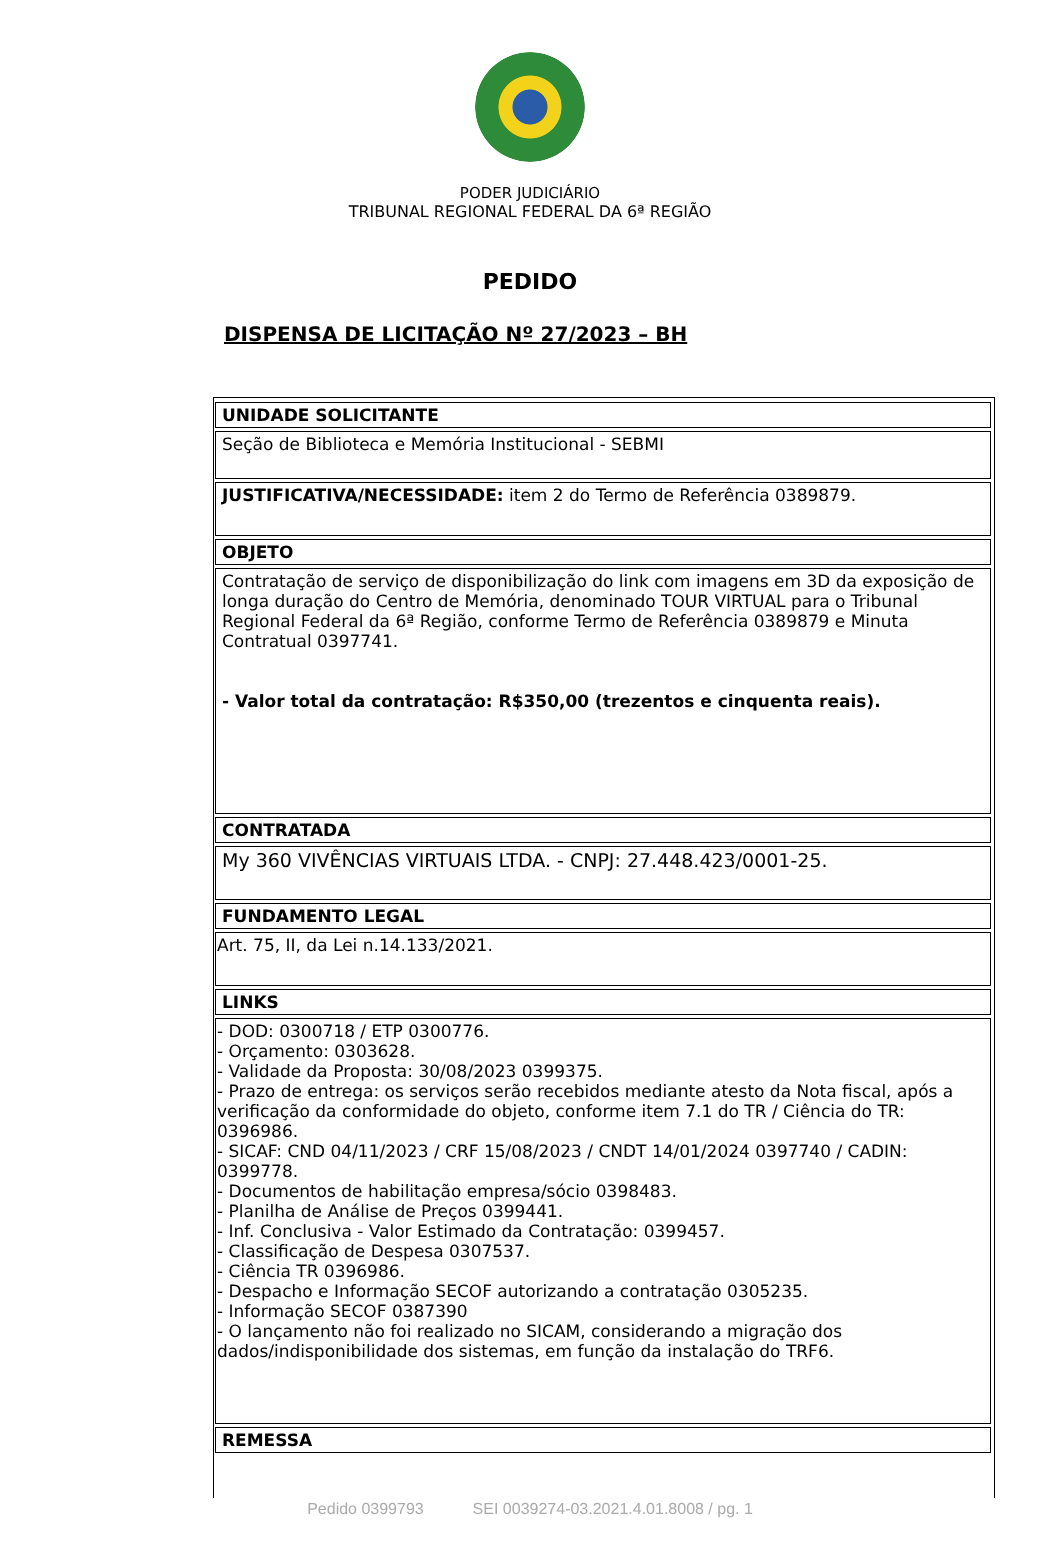PODER JUDICIÁRIO
TRIBUNAL REGIONAL FEDERAL DA 6ª REGIÃO
PEDIDO
DISPENSA DE LICITAÇÃO Nº 27/2023 – BH
| UNIDADE SOLICITANTE |
| --- |
| Seção de Biblioteca e Memória Institucional - SEBMI |
| JUSTIFICATIVA/NECESSIDADE: item 2 do Termo de Referência 0389879. |
| OBJETO |
| Contratação de serviço de disponibilização do link com imagens em 3D da exposição de longa duração do Centro de Memória, denominado TOUR VIRTUAL para o Tribunal Regional Federal da 6ª Região, conforme Termo de Referência 0389879 e Minuta Contratual 0397741. - Valor total da contratação: R$350,00 (trezentos e cinquenta reais). |
| CONTRATADA |
| My 360 VIVÊNCIAS VIRTUAIS LTDA. - CNPJ: 27.448.423/0001-25. |
| FUNDAMENTO LEGAL |
| Art. 75, II, da Lei n.14.133/2021. |
| LINKS |
| - DOD: 0300718 / ETP 0300776. - Orçamento: 0303628. - Validade da Proposta: 30/08/2023 0399375. - Prazo de entrega: os serviços serão recebidos mediante atesto da Nota fiscal, após a verificação da conformidade do objeto, conforme item 7.1 do TR / Ciência do TR: 0396986. - SICAF: CND 04/11/2023 / CRF 15/08/2023 / CNDT 14/01/2024 0397740 / CADIN: 0399778. - Documentos de habilitação empresa/sócio 0398483. - Planilha de Análise de Preços 0399441. - Inf. Conclusiva - Valor Estimado da Contratação: 0399457. - Classificação de Despesa 0307537. - Ciência TR 0396986. - Despacho e Informação SECOF autorizando a contratação 0305235. - Informação SECOF 0387390 - O lançamento não foi realizado no SICAM, considerando a migração dos dados/indisponibilidade dos sistemas, em função da instalação do TRF6. |
| REMESSA |
Pedido 0399793 SEI 0039274-03.2021.4.01.8008 / pg. 1